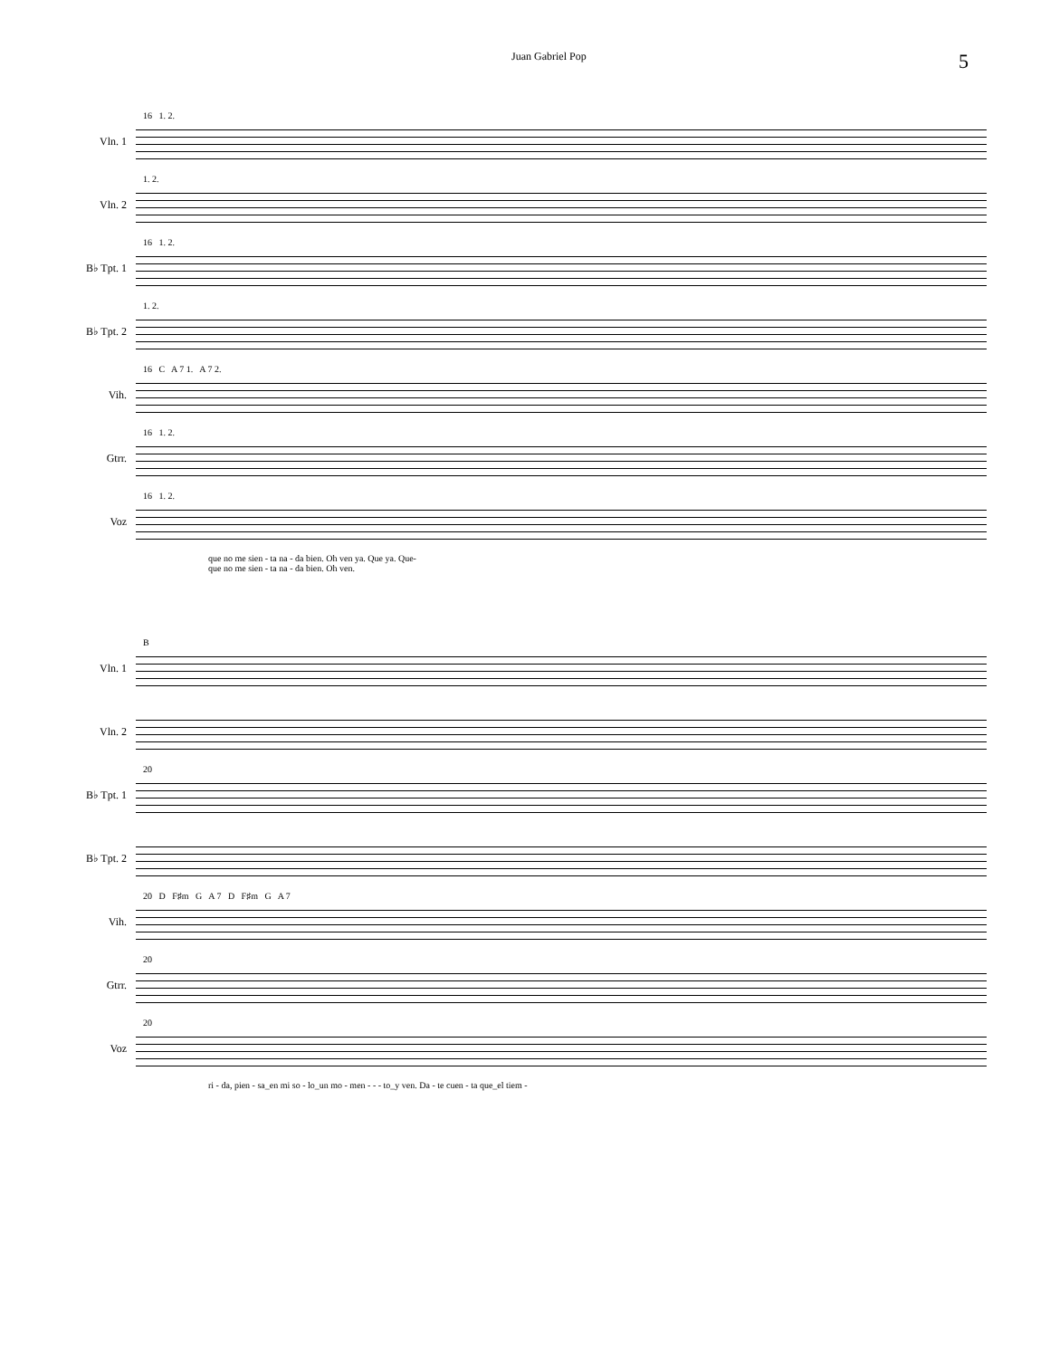Juan Gabriel Pop 5
Vln. 1
16 1. 2.
Vln. 2
1. 2.
B♭ Tpt. 1
16 1. 2.
B♭ Tpt. 2
1. 2.
Vih.
16 C A 7 1. A 7 2.
Gtrr.
16 1. 2.
Voz
16 1. 2.
que no me sien - ta na - da bien. Oh ven ya. Que ya. Que-
que no me sien - ta na - da bien. Oh ven.
Vln. 1
B
Vln. 2
B♭ Tpt. 1
20
B♭ Tpt. 2
Vih.
20 D F♯m G A 7 D F♯m G A 7
Gtrr.
20
Voz
20
ri - da, pien - sa_en mi so - lo_un mo - men - - - to_y ven. Da - te cuen - ta que_el tiem -